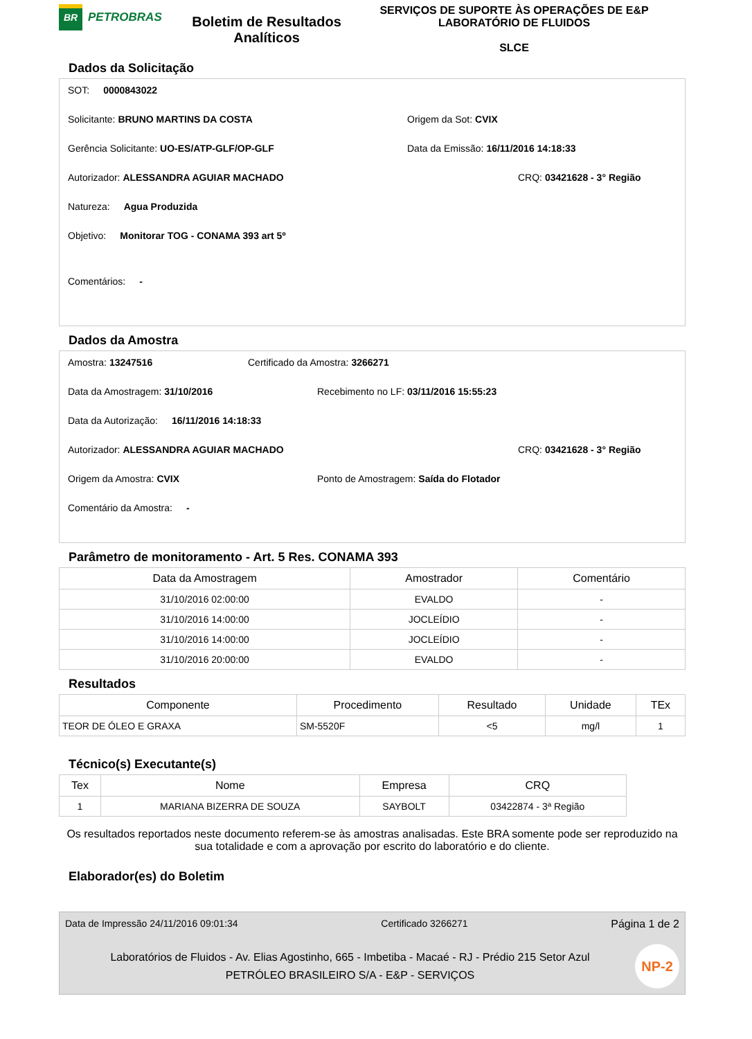BR
PETROBRAS
Boletim de Resultados Analíticos
SERVIÇOS DE SUPORTE ÀS OPERAÇÕES DE E&P
LABORATÓRIO DE FLUIDOS
SLCE
Dados da Solicitação
SOT: 0000843022
Solicitante: BRUNO MARTINS DA COSTA Origem da Sot: CVIX
Gerência Solicitante: UO-ES/ATP-GLF/OP-GLF Data da Emissão: 16/11/2016 14:18:33
Autorizador: ALESSANDRA AGUIAR MACHADO CRQ: 03421628 - 3° Região
Natureza: Agua Produzida
Objetivo: Monitorar TOG - CONAMA 393 art 5º
Comentários: -
Dados da Amostra
Amostra: 13247516 Certificado da Amostra: 3266271
Data da Amostragem: 31/10/2016 Recebimento no LF: 03/11/2016 15:55:23
Data da Autorização: 16/11/2016 14:18:33
Autorizador: ALESSANDRA AGUIAR MACHADO CRQ: 03421628 - 3° Região
Origem da Amostra: CVIX Ponto de Amostragem: Saída do Flotador
Comentário da Amostra: -
Parâmetro de monitoramento - Art. 5 Res. CONAMA 393
| Data da Amostragem | Amostrador | Comentário |
| --- | --- | --- |
| 31/10/2016 02:00:00 | EVALDO | - |
| 31/10/2016 14:00:00 | JOCLEÍDIO | - |
| 31/10/2016 14:00:00 | JOCLEÍDIO | - |
| 31/10/2016 20:00:00 | EVALDO | - |
Resultados
| Componente | Procedimento | Resultado | Unidade | TEx |
| --- | --- | --- | --- | --- |
| TEOR DE ÓLEO E GRAXA | SM-5520F | <5 | mg/l | 1 |
Técnico(s) Executante(s)
| Tex | Nome | Empresa | CRQ |
| --- | --- | --- | --- |
| 1 | MARIANA BIZERRA DE SOUZA | SAYBOLT | 03422874 - 3ª Região |
Os resultados reportados neste documento referem-se às amostras analisadas. Este BRA somente pode ser reproduzido na sua totalidade e com a aprovação por escrito do laboratório e do cliente.
Elaborador(es) do Boletim
Data de Impressão 24/11/2016 09:01:34 Certificado 3266271 Página 1 de 2
Laboratórios de Fluidos - Av. Elias Agostinho, 665 - Imbetiba - Macaé - RJ - Prédio 215 Setor Azul
PETRÓLEO BRASILEIRO S/A - E&P - SERVIÇOS
NP-2